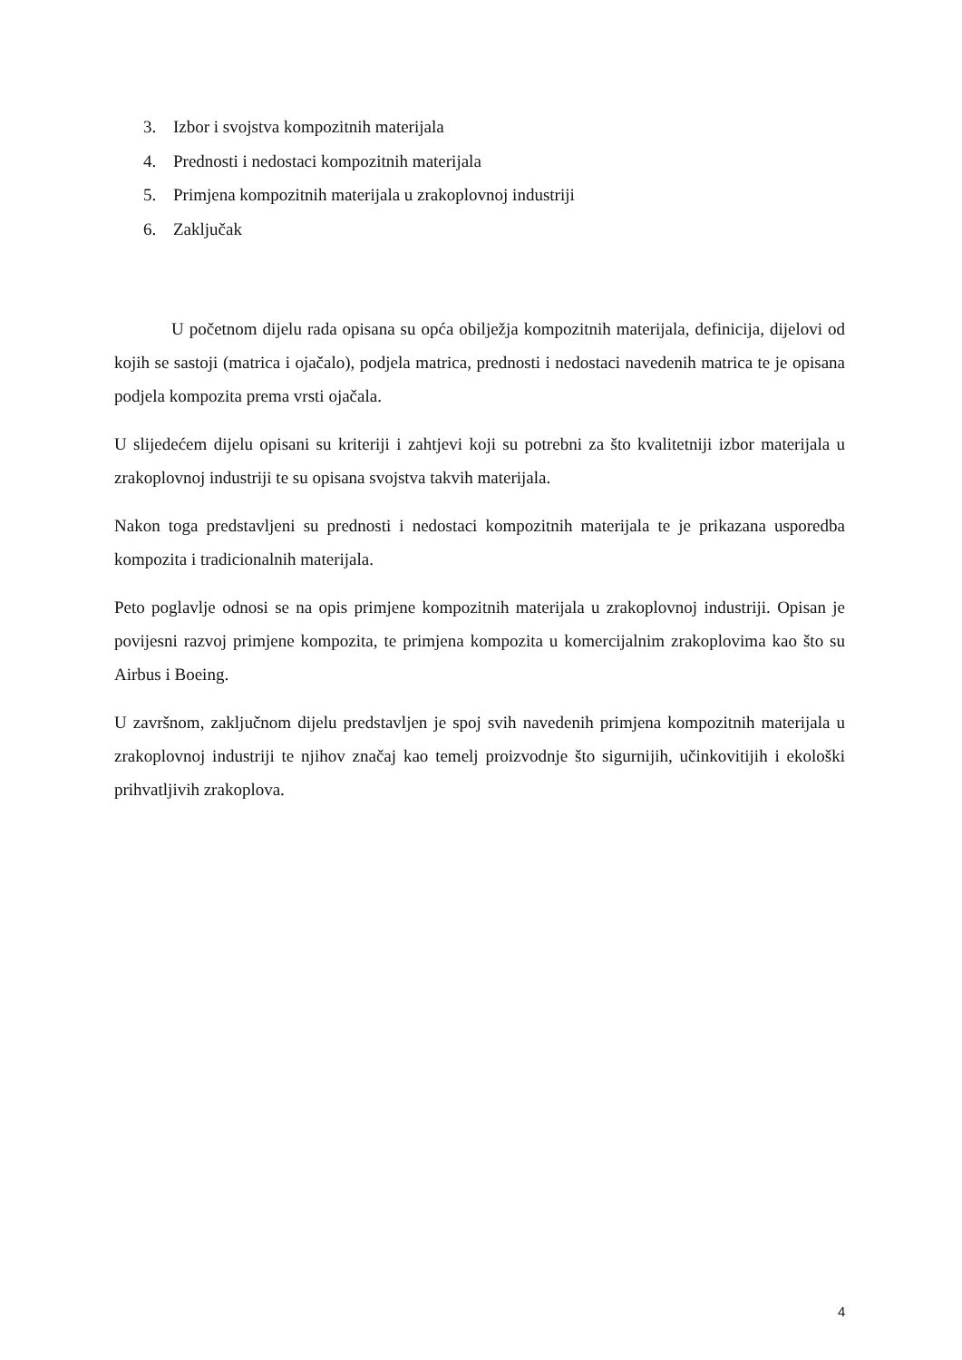3. Izbor i svojstva kompozitnih materijala
4. Prednosti i nedostaci kompozitnih materijala
5. Primjena kompozitnih materijala u zrakoplovnoj industriji
6. Zaključak
U početnom dijelu rada opisana su opća obilježja kompozitnih materijala, definicija, dijelovi od kojih se sastoji (matrica i ojačalo), podjela matrica, prednosti i nedostaci navedenih matrica te je opisana podjela kompozita prema vrsti ojačala.
U slijedećem dijelu opisani su kriteriji i zahtjevi koji su potrebni za što kvalitetniji izbor materijala u zrakoplovnoj industriji te su opisana svojstva takvih materijala.
Nakon toga predstavljeni su prednosti i nedostaci kompozitnih materijala te je prikazana usporedba kompozita i tradicionalnih materijala.
Peto poglavlje odnosi se na opis primjene kompozitnih materijala u zrakoplovnoj industriji. Opisan je povijesni razvoj primjene kompozita, te primjena kompozita u komercijalnim zrakoplovima kao što su Airbus i Boeing.
U završnom, zaključnom dijelu predstavljen je spoj svih navedenih primjena kompozitnih materijala u zrakoplovnoj industriji te njihov značaj kao temelj proizvodnje što sigurnijih, učinkovitijih i ekološki prihvatljivih zrakoplova.
4